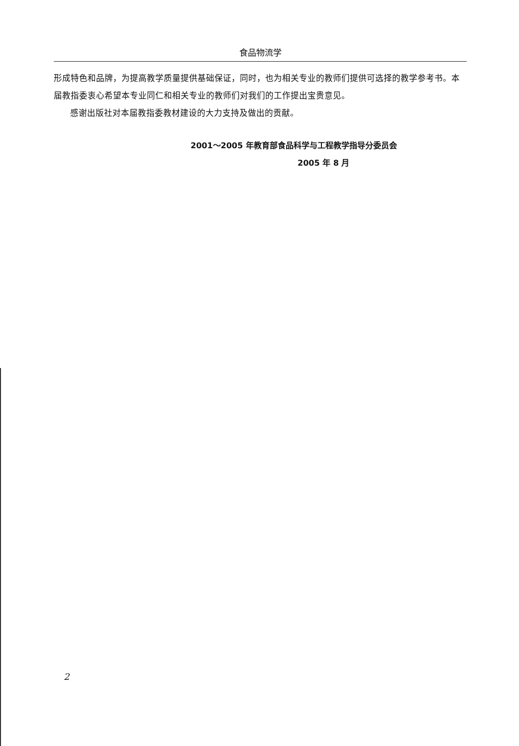食品物流学
形成特色和品牌，为提高教学质量提供基础保证，同时，也为相关专业的教师们提供可选择的教学参考书。本届教指委衷心希望本专业同仁和相关专业的教师们对我们的工作提出宝贵意见。
感谢出版社对本届教指委教材建设的大力支持及做出的贡献。
2001～2005 年教育部食品科学与工程教学指导分委员会
2005 年 8 月
2